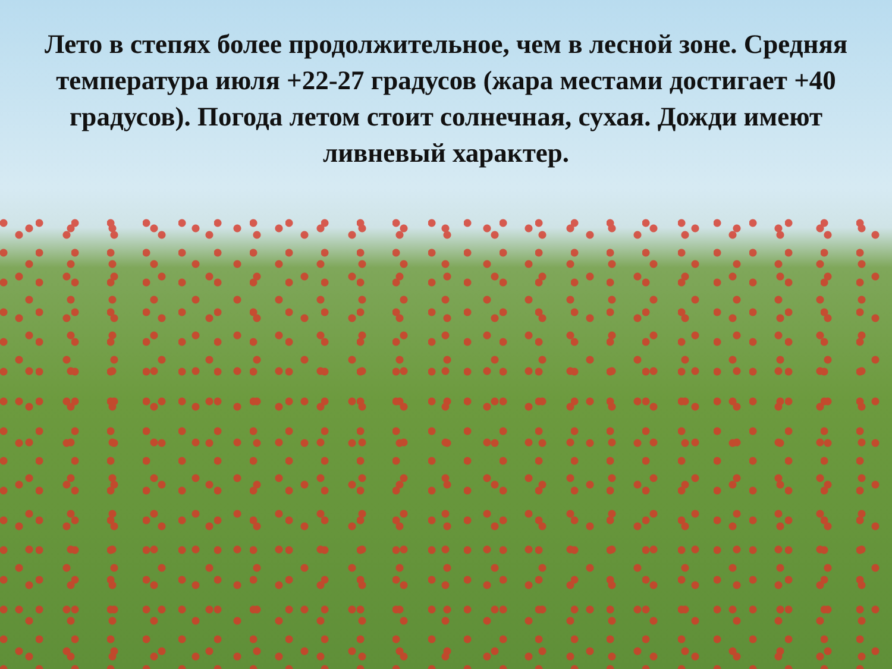Лето в степях более продолжительное, чем в лесной зоне. Средняя температура июля +22-27 градусов (жара местами достигает +40 градусов). Погода летом стоит солнечная, сухая. Дожди имеют ливневый характер.